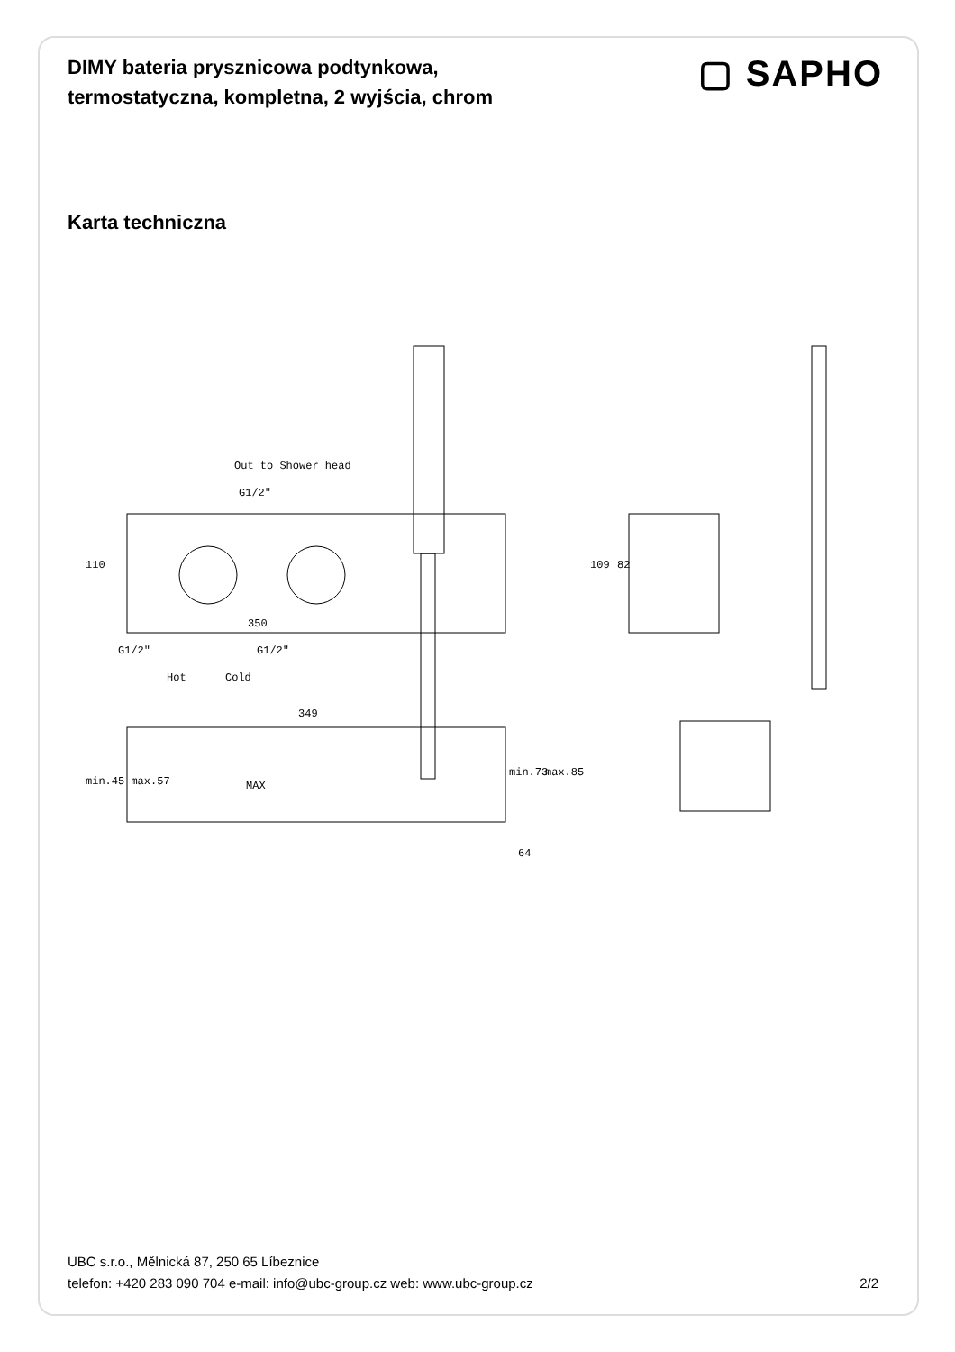DIMY bateria prysznicowa podtynkowa, termostatyczna, kompletna, 2 wyjścia, chrom
▢ SAPHO
Karta techniczna
Out to Shower head
G1/2"
110
350
G1/2" G1/2"
Hot Cold
109 82
349
min.45 max.57 MAX
min.73 max.85
64
UBC s.r.o., Mělnická 87, 250 65 Líbeznice
telefon: +420 283 090 704 e-mail: info@ubc-group.cz web: www.ubc-group.cz
2/2